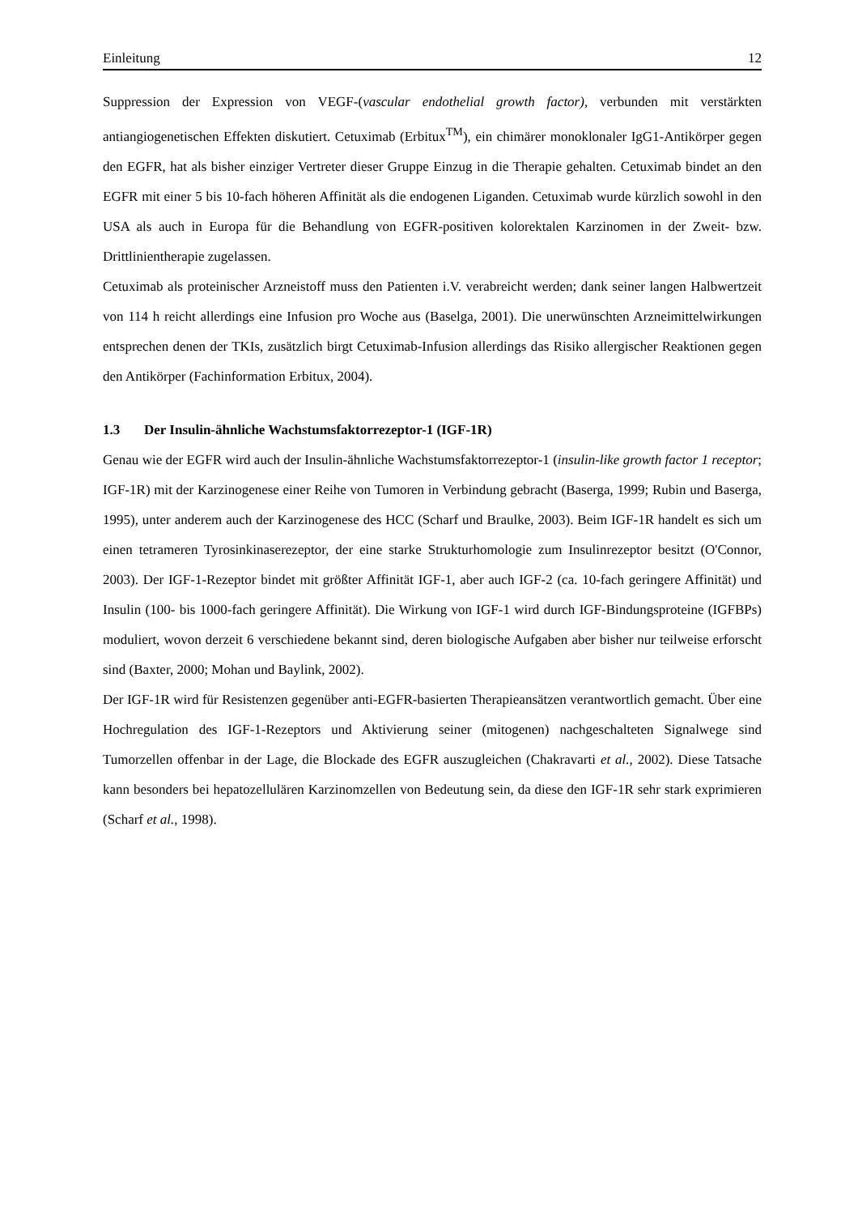Einleitung 12
Suppression der Expression von VEGF-(vascular endothelial growth factor), verbunden mit verstärkten antiangiogenetischen Effekten diskutiert. Cetuximab (Erbitux<sup>TM</sup>), ein chimärer monoklonaler IgG1-Antikörper gegen den EGFR, hat als bisher einziger Vertreter dieser Gruppe Einzug in die Therapie gehalten. Cetuximab bindet an den EGFR mit einer 5 bis 10-fach höheren Affinität als die endogenen Liganden. Cetuximab wurde kürzlich sowohl in den USA als auch in Europa für die Behandlung von EGFR-positiven kolorektalen Karzinomen in der Zweit- bzw. Drittlinientherapie zugelassen.
Cetuximab als proteinischer Arzneistoff muss den Patienten i.V. verabreicht werden; dank seiner langen Halbwertzeit von 114 h reicht allerdings eine Infusion pro Woche aus (Baselga, 2001). Die unerwünschten Arzneimittelwirkungen entsprechen denen der TKIs, zusätzlich birgt Cetuximab-Infusion allerdings das Risiko allergischer Reaktionen gegen den Antikörper (Fachinformation Erbitux, 2004).
1.3 Der Insulin-ähnliche Wachstumsfaktorrezeptor-1 (IGF-1R)
Genau wie der EGFR wird auch der Insulin-ähnliche Wachstumsfaktorrezeptor-1 (insulin-like growth factor 1 receptor; IGF-1R) mit der Karzinogenese einer Reihe von Tumoren in Verbindung gebracht (Baserga, 1999; Rubin und Baserga, 1995), unter anderem auch der Karzinogenese des HCC (Scharf und Braulke, 2003). Beim IGF-1R handelt es sich um einen tetrameren Tyrosinkinaserezeptor, der eine starke Strukturhomologie zum Insulinrezeptor besitzt (O'Connor, 2003). Der IGF-1-Rezeptor bindet mit größter Affinität IGF-1, aber auch IGF-2 (ca. 10-fach geringere Affinität) und Insulin (100- bis 1000-fach geringere Affinität). Die Wirkung von IGF-1 wird durch IGF-Bindungsproteine (IGFBPs) moduliert, wovon derzeit 6 verschiedene bekannt sind, deren biologische Aufgaben aber bisher nur teilweise erforscht sind (Baxter, 2000; Mohan und Baylink, 2002).
Der IGF-1R wird für Resistenzen gegenüber anti-EGFR-basierten Therapieansätzen verantwortlich gemacht. Über eine Hochregulation des IGF-1-Rezeptors und Aktivierung seiner (mitogenen) nachgeschalteten Signalwege sind Tumorzellen offenbar in der Lage, die Blockade des EGFR auszugleichen (Chakravarti et al., 2002). Diese Tatsache kann besonders bei hepatozellulären Karzinomzellen von Bedeutung sein, da diese den IGF-1R sehr stark exprimieren (Scharf et al., 1998).